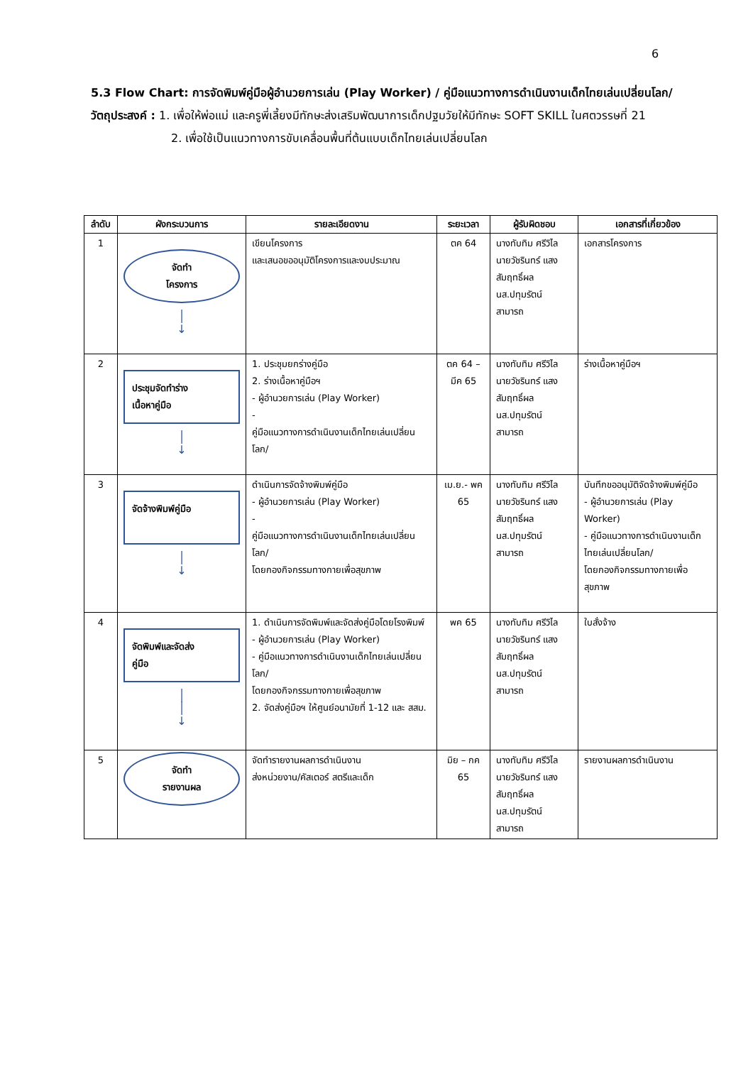6
5.3 Flow Chart: การจัดพิมพ์คู่มือผู้อำนวยการเล่น (Play Worker) / คู่มือแนวทางการดำเนินงานเด็กไทยเล่นเปลี่ยนโลก/
วัตถุประสงค์ : 1. เพื่อให้พ่อแม่ และครูพี่เลี้ยงมีทักษะส่งเสริมพัฒนาการเด็กปฐมวัยให้มีทักษะ SOFT SKILL ในศตวรรษที่ 21
2. เพื่อใช้เป็นแนวทางการขับเคลื่อนพื้นที่ต้นแบบเด็กไทยเล่นเปลี่ยนโลก
| ลำดับ | ผังกระบวนการ | รายละเอียดงาน | ระยะเวลา | ผู้รับผิดชอบ | เอกสารที่เกี่ยวข้อง |
| --- | --- | --- | --- | --- | --- |
| 1 | จัดทำ โครงการ │ ↓ | เขียนโครงการ และเสนอขออนุมัติโครงการและงบประมาณ | ตค 64 | นางทับทิม ศรีวิไล นายวัชรินทร์ แสงสัมฤทธิ์ผล นส.ปทุมรัตน์ สามารถ | เอกสารโครงการ |
| 2 | ประชุมจัดทำร่าง เนื้อหาคู่มือ │ ↓ | 1. ประชุมยกร่างคู่มือ 2. ร่างเนื้อหาคู่มือฯ - ผู้อำนวยการเล่น (Play Worker) - คู่มือแนวทางการดำเนินงานเด็กไทยเล่นเปลี่ยนโลก/ | ตค 64 – มีค 65 | นางทับทิม ศรีวิไล นายวัชรินทร์ แสงสัมฤทธิ์ผล นส.ปทุมรัตน์ สามารถ | ร่างเนื้อหาคู่มือฯ |
| 3 | จัดจ้างพิมพ์คู่มือ │ ↓ | ดำเนินการจัดจ้างพิมพ์คู่มือ - ผู้อำนวยการเล่น (Play Worker) - คู่มือแนวทางการดำเนินงานเด็กไทยเล่นเปลี่ยนโลก/ โดยกองกิจกรรมทางกายเพื่อสุขภาพ | เม.ย.- พค 65 | นางทับทิม ศรีวิไล นายวัชรินทร์ แสงสัมฤทธิ์ผล นส.ปทุมรัตน์ สามารถ | บันทึกขออนุมัติจัดจ้างพิมพ์คู่มือ - ผู้อำนวยการเล่น (Play Worker) - คู่มือแนวทางการดำเนินงานเด็กไทยเล่นเปลี่ยนโลก/ โดยกองกิจกรรมทางกายเพื่อสุขภาพ |
| 4 | จัดพิมพ์และจัดส่ง คู่มือ │ │ ↓ | 1. ดำเนินการจัดพิมพ์และจัดส่งคู่มือโดยโรงพิมพ์ - ผู้อำนวยการเล่น (Play Worker) - คู่มือแนวทางการดำเนินงานเด็กไทยเล่นเปลี่ยนโลก/ โดยกองกิจกรรมทางกายเพื่อสุขภาพ 2. จัดส่งคู่มือฯ ให้ศูนย์อนามัยที่ 1-12 และ สสม. | พค 65 | นางทับทิม ศรีวิไล นายวัชรินทร์ แสงสัมฤทธิ์ผล นส.ปทุมรัตน์ สามารถ | ใบสั่งจ้าง |
| 5 | จัดทำ รายงานผล | จัดทำรายงานผลการดำเนินงาน ส่งหน่วยงาน/คัสเตอร์ สตรีและเด็ก | มิย – กค 65 | นางทับทิม ศรีวิไล นายวัชรินทร์ แสงสัมฤทธิ์ผล นส.ปทุมรัตน์ สามารถ | รายงานผลการดำเนินงาน |